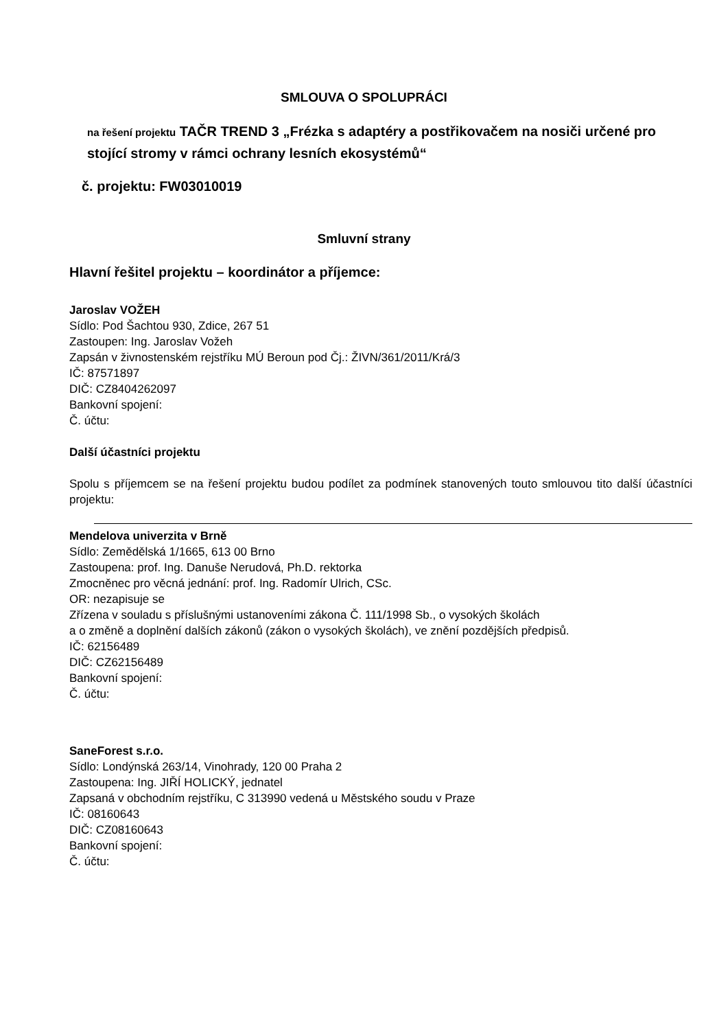SMLOUVA O SPOLUPRÁCI
na řešení projektu TAČR TREND 3 „Frézka s adaptéry a postřikovačem na nosiči určené pro stojící stromy v rámci ochrany lesních ekosystémů“
č. projektu: FW03010019
Smluvní strany
Hlavní řešitel projektu – koordinátor a příjemce:
Jaroslav VOŽEH
Sídlo: Pod Šachtou 930, Zdice, 267 51
Zastoupen: Ing. Jaroslav Vožeh
Zapsán v živnostenském rejstříku MÚ Beroun pod Čj.: ŽIVN/361/2011/Krá/3
IČ: 87571897
DIČ: CZ8404262097
Bankovní spojení:
Č. účtu:
Další účastníci projektu
Spolu s příjemcem se na řešení projektu budou podílet za podmínek stanovených touto smlouvou tito další účastníci projektu:
Mendelova univerzita v Brně
Sídlo: Zemědělská 1/1665, 613 00 Brno
Zastoupena: prof. Ing. Danuše Nerudová, Ph.D. rektorka
Zmocněnec pro věcná jednání: prof. Ing. Radomír Ulrich, CSc.
OR: nezapisuje se
Zřízena v souladu s příslušnými ustanoveními zákona Č. 111/1998 Sb., o vysokých školách
a o změně a doplnění dalších zákonů (zákon o vysokých školách), ve znění pozdějších předpisů.
IČ: 62156489
DIČ: CZ62156489
Bankovní spojení:
Č. účtu:
SaneForest s.r.o.
Sídlo: Londýnská 263/14, Vinohrady, 120 00 Praha 2
Zastoupena: Ing. JIŘÍ HOLICKÝ, jednatel
Zapsaná v obchodním rejstříku, C 313990 vedená u Městského soudu v Praze
IČ: 08160643
DIČ: CZ08160643
Bankovní spojení:
Č. účtu: